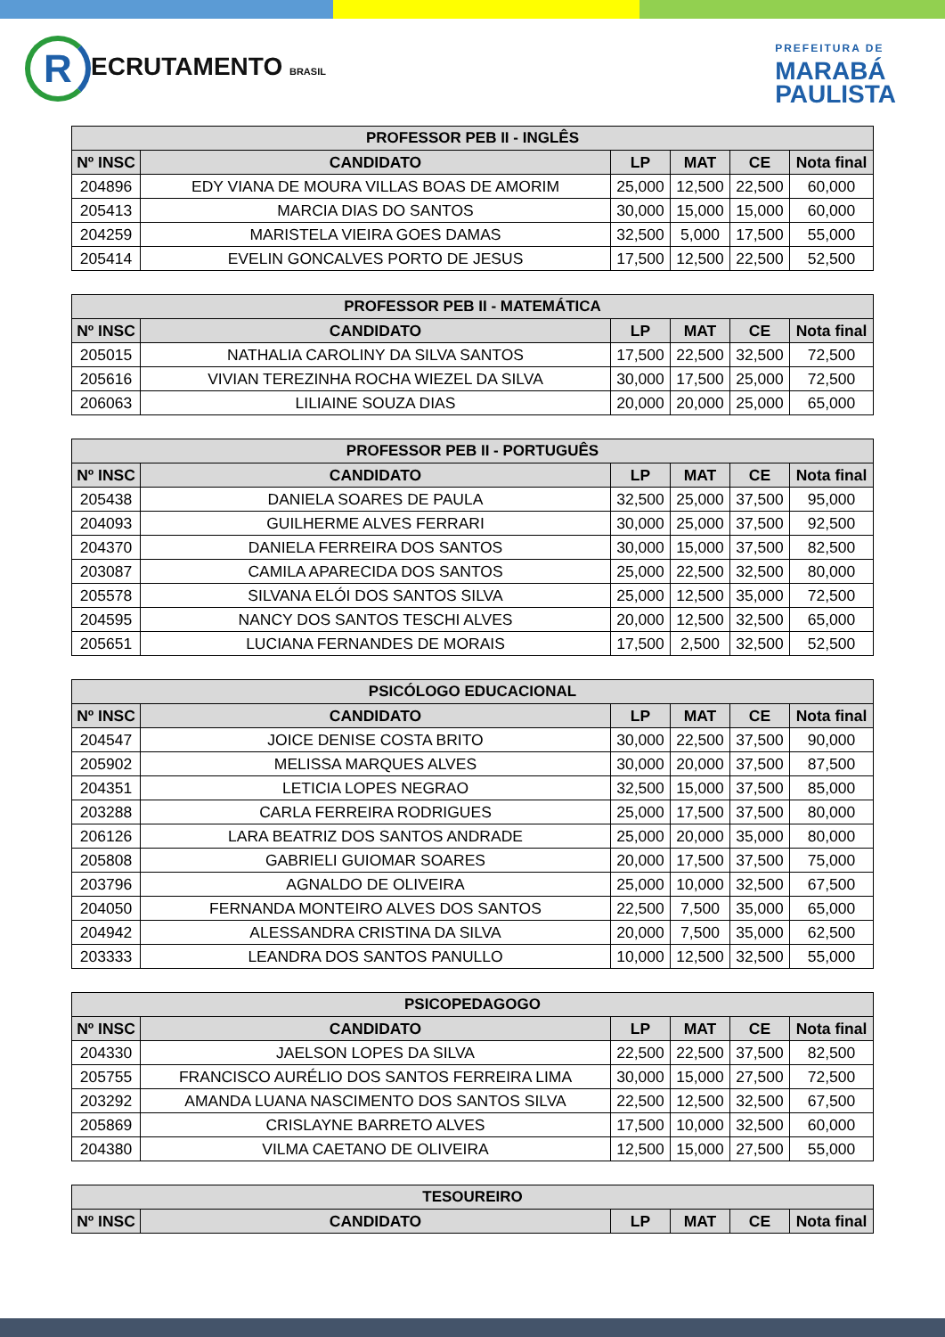R ECRUTAMENTO BRASIL
PREFEITURA DE
MARABÁ
PAULISTA
| PROFESSOR PEB II - INGLÊS | | | | | |
| --- | --- | --- | --- | --- | --- |
| Nº INSC | CANDIDATO | LP | MAT | CE | Nota final |
| 204896 | EDY VIANA DE MOURA VILLAS BOAS DE AMORIM | 25,000 | 12,500 | 22,500 | 60,000 |
| 205413 | MARCIA DIAS DO SANTOS | 30,000 | 15,000 | 15,000 | 60,000 |
| 204259 | MARISTELA VIEIRA GOES DAMAS | 32,500 | 5,000 | 17,500 | 55,000 |
| 205414 | EVELIN GONCALVES PORTO DE JESUS | 17,500 | 12,500 | 22,500 | 52,500 |
| PROFESSOR PEB II - MATEMÁTICA | | | | | |
| --- | --- | --- | --- | --- | --- |
| Nº INSC | CANDIDATO | LP | MAT | CE | Nota final |
| 205015 | NATHALIA CAROLINY DA SILVA SANTOS | 17,500 | 22,500 | 32,500 | 72,500 |
| 205616 | VIVIAN TEREZINHA ROCHA WIEZEL DA SILVA | 30,000 | 17,500 | 25,000 | 72,500 |
| 206063 | LILIAINE SOUZA DIAS | 20,000 | 20,000 | 25,000 | 65,000 |
| PROFESSOR PEB II - PORTUGUÊS | | | | | |
| --- | --- | --- | --- | --- | --- |
| Nº INSC | CANDIDATO | LP | MAT | CE | Nota final |
| 205438 | DANIELA SOARES DE PAULA | 32,500 | 25,000 | 37,500 | 95,000 |
| 204093 | GUILHERME ALVES FERRARI | 30,000 | 25,000 | 37,500 | 92,500 |
| 204370 | DANIELA FERREIRA DOS SANTOS | 30,000 | 15,000 | 37,500 | 82,500 |
| 203087 | CAMILA APARECIDA DOS SANTOS | 25,000 | 22,500 | 32,500 | 80,000 |
| 205578 | SILVANA ELÓI DOS SANTOS SILVA | 25,000 | 12,500 | 35,000 | 72,500 |
| 204595 | NANCY DOS SANTOS TESCHI ALVES | 20,000 | 12,500 | 32,500 | 65,000 |
| 205651 | LUCIANA FERNANDES DE MORAIS | 17,500 | 2,500 | 32,500 | 52,500 |
| PSICÓLOGO EDUCACIONAL | | | | | |
| --- | --- | --- | --- | --- | --- |
| Nº INSC | CANDIDATO | LP | MAT | CE | Nota final |
| 204547 | JOICE DENISE COSTA BRITO | 30,000 | 22,500 | 37,500 | 90,000 |
| 205902 | MELISSA MARQUES ALVES | 30,000 | 20,000 | 37,500 | 87,500 |
| 204351 | LETICIA LOPES NEGRAO | 32,500 | 15,000 | 37,500 | 85,000 |
| 203288 | CARLA FERREIRA RODRIGUES | 25,000 | 17,500 | 37,500 | 80,000 |
| 206126 | LARA BEATRIZ DOS SANTOS ANDRADE | 25,000 | 20,000 | 35,000 | 80,000 |
| 205808 | GABRIELI GUIOMAR SOARES | 20,000 | 17,500 | 37,500 | 75,000 |
| 203796 | AGNALDO DE OLIVEIRA | 25,000 | 10,000 | 32,500 | 67,500 |
| 204050 | FERNANDA MONTEIRO ALVES DOS SANTOS | 22,500 | 7,500 | 35,000 | 65,000 |
| 204942 | ALESSANDRA CRISTINA DA SILVA | 20,000 | 7,500 | 35,000 | 62,500 |
| 203333 | LEANDRA DOS SANTOS PANULLO | 10,000 | 12,500 | 32,500 | 55,000 |
| PSICOPEDAGOGO | | | | | |
| --- | --- | --- | --- | --- | --- |
| Nº INSC | CANDIDATO | LP | MAT | CE | Nota final |
| 204330 | JAELSON LOPES DA SILVA | 22,500 | 22,500 | 37,500 | 82,500 |
| 205755 | FRANCISCO AURÉLIO DOS SANTOS FERREIRA LIMA | 30,000 | 15,000 | 27,500 | 72,500 |
| 203292 | AMANDA LUANA NASCIMENTO DOS SANTOS SILVA | 22,500 | 12,500 | 32,500 | 67,500 |
| 205869 | CRISLAYNE BARRETO ALVES | 17,500 | 10,000 | 32,500 | 60,000 |
| 204380 | VILMA CAETANO DE OLIVEIRA | 12,500 | 15,000 | 27,500 | 55,000 |
| TESOUREIRO | | | | | |
| --- | --- | --- | --- | --- | --- |
| Nº INSC | CANDIDATO | LP | MAT | CE | Nota final |